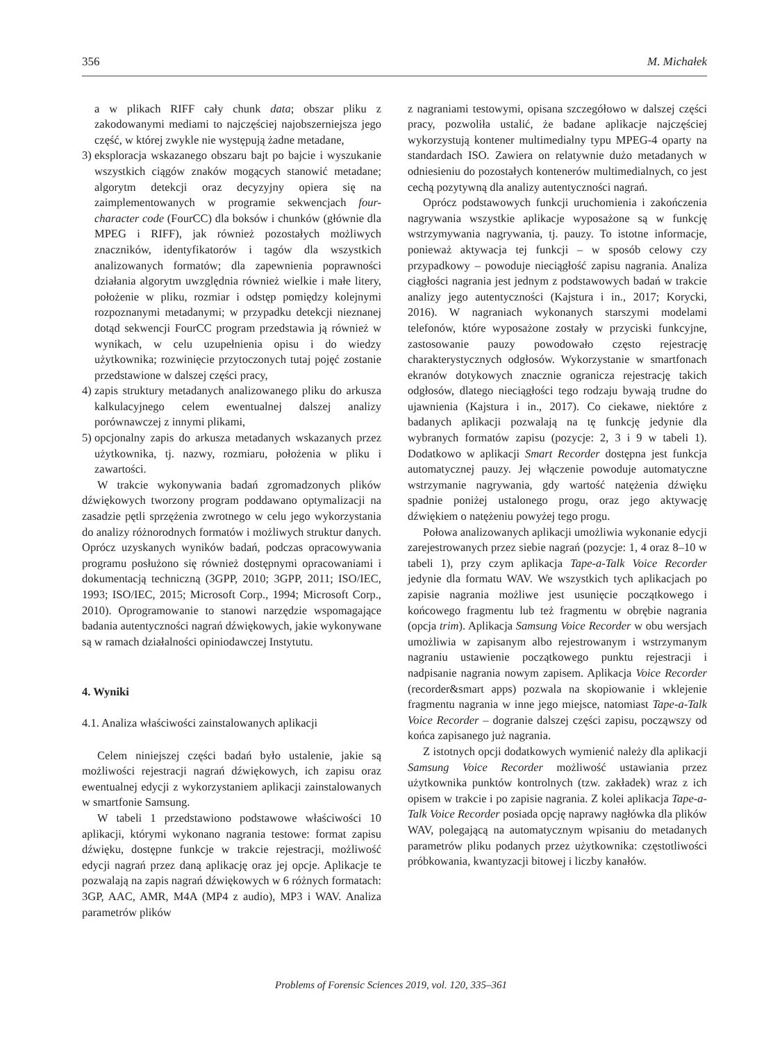356 M. Michałek
a w plikach RIFF cały chunk data; obszar pliku z zakodowanymi mediami to najczęściej najobszerniejsza jego część, w której zwykle nie występują żadne metadane,
3)
eksploracja wskazanego obszaru bajt po bajcie i wyszukanie wszystkich ciągów znaków mogących stanowić metadane; algorytm detekcji oraz decyzyjny opiera się na zaimplementowanych w programie sekwencjach four-character code (FourCC) dla boksów i chunków (głównie dla MPEG i RIFF), jak również pozostałych możliwych znaczników, identyfikatorów i tagów dla wszystkich analizowanych formatów; dla zapewnienia poprawności działania algorytm uwzględnia również wielkie i małe litery, położenie w pliku, rozmiar i odstęp pomiędzy kolejnymi rozpoznanymi metadanymi; w przypadku detekcji nieznanej dotąd sekwencji FourCC program przedstawia ją również w wynikach, w celu uzupełnienia opisu i do wiedzy użytkownika; rozwinięcie przytoczonych tutaj pojęć zostanie przedstawione w dalszej części pracy,
4)
zapis struktury metadanych analizowanego pliku do arkusza kalkulacyjnego celem ewentualnej dalszej analizy porównawczej z innymi plikami,
5)
opcjonalny zapis do arkusza metadanych wskazanych przez użytkownika, tj. nazwy, rozmiaru, położenia w pliku i zawartości.
W trakcie wykonywania badań zgromadzonych plików dźwiękowych tworzony program poddawano optymalizacji na zasadzie pętli sprzężenia zwrotnego w celu jego wykorzystania do analizy różnorodnych formatów i możliwych struktur danych. Oprócz uzyskanych wyników badań, podczas opracowywania programu posłużono się również dostępnymi opracowaniami i dokumentacją techniczną (3GPP, 2010; 3GPP, 2011; ISO/IEC, 1993; ISO/IEC, 2015; Microsoft Corp., 1994; Microsoft Corp., 2010). Oprogramowanie to stanowi narzędzie wspomagające badania autentyczności nagrań dźwiękowych, jakie wykonywane są w ramach działalności opiniodawczej Instytutu.
4. Wyniki
4.1. Analiza właściwości zainstalowanych aplikacji
Celem niniejszej części badań było ustalenie, jakie są możliwości rejestracji nagrań dźwiękowych, ich zapisu oraz ewentualnej edycji z wykorzystaniem aplikacji zainstalowanych w smartfonie Samsung.
W tabeli 1 przedstawiono podstawowe właściwości 10 aplikacji, którymi wykonano nagrania testowe: format zapisu dźwięku, dostępne funkcje w trakcie rejestracji, możliwość edycji nagrań przez daną aplikację oraz jej opcje. Aplikacje te pozwalają na zapis nagrań dźwiękowych w 6 różnych formatach: 3GP, AAC, AMR, M4A (MP4 z audio), MP3 i WAV. Analiza parametrów plików
z nagraniami testowymi, opisana szczegółowo w dalszej części pracy, pozwoliła ustalić, że badane aplikacje najczęściej wykorzystują kontener multimedialny typu MPEG-4 oparty na standardach ISO. Zawiera on relatywnie dużo metadanych w odniesieniu do pozostałych kontenerów multimedialnych, co jest cechą pozytywną dla analizy autentyczności nagrań.
Oprócz podstawowych funkcji uruchomienia i zakończenia nagrywania wszystkie aplikacje wyposażone są w funkcję wstrzymywania nagrywania, tj. pauzy. To istotne informacje, ponieważ aktywacja tej funkcji – w sposób celowy czy przypadkowy – powoduje nieciągłość zapisu nagrania. Analiza ciągłości nagrania jest jednym z podstawowych badań w trakcie analizy jego autentyczności (Kajstura i in., 2017; Korycki, 2016). W nagraniach wykonanych starszymi modelami telefonów, które wyposażone zostały w przyciski funkcyjne, zastosowanie pauzy powodowało często rejestrację charakterystycznych odgłosów. Wykorzystanie w smartfonach ekranów dotykowych znacznie ogranicza rejestrację takich odgłosów, dlatego nieciągłości tego rodzaju bywają trudne do ujawnienia (Kajstura i in., 2017). Co ciekawe, niektóre z badanych aplikacji pozwalają na tę funkcję jedynie dla wybranych formatów zapisu (pozycje: 2, 3 i 9 w tabeli 1). Dodatkowo w aplikacji Smart Recorder dostępna jest funkcja automatycznej pauzy. Jej włączenie powoduje automatyczne wstrzymanie nagrywania, gdy wartość natężenia dźwięku spadnie poniżej ustalonego progu, oraz jego aktywację dźwiękiem o natężeniu powyżej tego progu.
Połowa analizowanych aplikacji umożliwia wykonanie edycji zarejestrowanych przez siebie nagrań (pozycje: 1, 4 oraz 8–10 w tabeli 1), przy czym aplikacja Tape-a-Talk Voice Recorder jedynie dla formatu WAV. We wszystkich tych aplikacjach po zapisie nagrania możliwe jest usunięcie początkowego i końcowego fragmentu lub też fragmentu w obrębie nagrania (opcja trim). Aplikacja Samsung Voice Recorder w obu wersjach umożliwia w zapisanym albo rejestrowanym i wstrzymanym nagraniu ustawienie początkowego punktu rejestracji i nadpisanie nagrania nowym zapisem. Aplikacja Voice Recorder (recorder&smart apps) pozwala na skopiowanie i wklejenie fragmentu nagrania w inne jego miejsce, natomiast Tape-a-Talk Voice Recorder – dogranie dalszej części zapisu, począwszy od końca zapisanego już nagrania.
Z istotnych opcji dodatkowych wymienić należy dla aplikacji Samsung Voice Recorder możliwość ustawiania przez użytkownika punktów kontrolnych (tzw. zakładek) wraz z ich opisem w trakcie i po zapisie nagrania. Z kolei aplikacja Tape-a-Talk Voice Recorder posiada opcję naprawy nagłówka dla plików WAV, polegającą na automatycznym wpisaniu do metadanych parametrów pliku podanych przez użytkownika: częstotliwości próbkowania, kwantyzacji bitowej i liczby kanałów.
Problems of Forensic Sciences 2019, vol. 120, 335–361